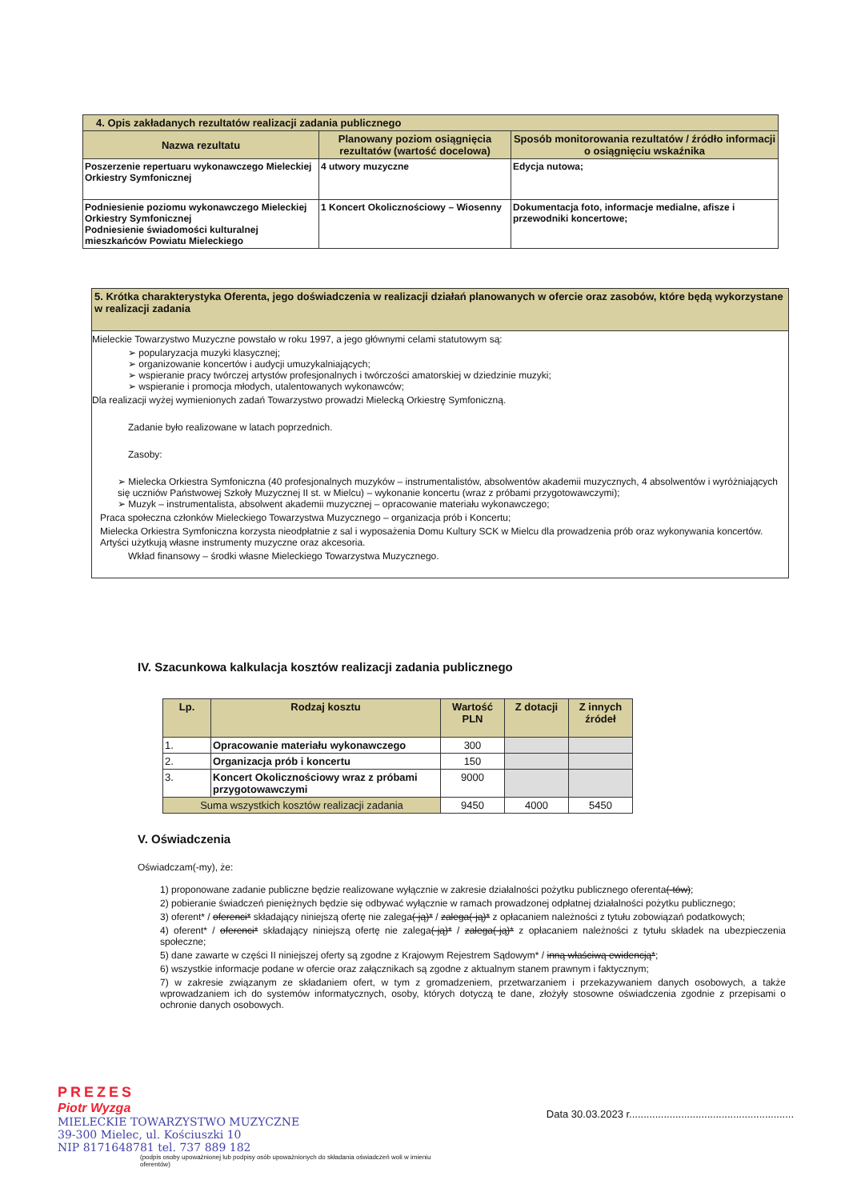| 4. Opis zakładanych rezultatów realizacji zadania publicznego | | |
| --- | --- | --- |
| Nazwa rezultatu | Planowany poziom osiągnięcia rezultatów (wartość docelowa) | Sposób monitorowania rezultatów / źródło informacji o osiągnięciu wskaźnika |
| Poszerzenie repertuaru wykonawczego Mieleckiej Orkiestry Symfonicznej | 4 utwory muzyczne | Edycja nutowa; |
| Podniesienie poziomu wykonawczego Mieleckiej Orkiestry Symfonicznej Podniesienie świadomości kulturalnej mieszkańców Powiatu Mieleckiego | 1 Koncert Okolicznościowy – Wiosenny | Dokumentacja foto, informacje medialne, afisze i przewodniki koncertowe; |
5. Krótka charakterystyka Oferenta, jego doświadczenia w realizacji działań planowanych w ofercie oraz zasobów, które będą wykorzystane w realizacji zadania
Mieleckie Towarzystwo Muzyczne powstało w roku 1997, a jego głównymi celami statutowym są:
➢ popularyzacja muzyki klasycznej;
➢ organizowanie koncertów i audycji umuzykalniających;
➢ wspieranie pracy twórczej artystów profesjonalnych i twórczości amatorskiej w dziedzinie muzyki;
➢ wspieranie i promocja młodych, utalentowanych wykonawców;
Dla realizacji wyżej wymienionych zadań Towarzystwo prowadzi Mielecką Orkiestrę Symfoniczną.
Zadanie było realizowane w latach poprzednich.
Zasoby:
➢ Mielecka Orkiestra Symfoniczna (40 profesjonalnych muzyków – instrumentalistów, absolwentów akademii muzycznych, 4 absolwentów i wyróżniających się uczniów Państwowej Szkoły Muzycznej II st. w Mielcu) – wykonanie koncertu (wraz z próbami przygotowawczymi);
➢ Muzyk – instrumentalista, absolwent akademii muzycznej – opracowanie materiału wykonawczego;
Praca społeczna członków Mieleckiego Towarzystwa Muzycznego – organizacja prób i Koncertu;
Mielecka Orkiestra Symfoniczna korzysta nieodpłatnie z sal i wyposażenia Domu Kultury SCK w Mielcu dla prowadzenia prób oraz wykonywania koncertów. Artyści użytkują własne instrumenty muzyczne oraz akcesoria.
Wkład finansowy – środki własne Mieleckiego Towarzystwa Muzycznego.
IV. Szacunkowa kalkulacja kosztów realizacji zadania publicznego
| Lp. | Rodzaj kosztu | Wartość PLN | Z dotacji | Z innych źródeł |
| --- | --- | --- | --- | --- |
| 1. | Opracowanie materiału wykonawczego | 300 | | |
| 2. | Organizacja prób i koncertu | 150 | | |
| 3. | Koncert Okolicznościowy wraz z próbami przygotowawczymi | 9000 | | |
| Suma wszystkich kosztów realizacji zadania | | 9450 | 4000 | 5450 |
V. Oświadczenia
Oświadczam(-my), że:
1) proponowane zadanie publiczne będzie realizowane wyłącznie w zakresie działalności pożytku publicznego oferenta(-tów);
2) pobieranie świadczeń pieniężnych będzie się odbywać wyłącznie w ramach prowadzonej odpłatnej działalności pożytku publicznego;
3) oferent* / oferenci* składający niniejszą ofertę nie zalega(-ją)* / zalega(-ją)* z opłacaniem należności z tytułu zobowiązań podatkowych;
4) oferent* / oferenci* składający niniejszą ofertę nie zalega(-ją)* / zalega(-ją)* z opłacaniem należności z tytułu składek na ubezpieczenia społeczne;
5) dane zawarte w części II niniejszej oferty są zgodne z Krajowym Rejestrem Sądowym* / inną właściwą ewidencją*;
6) wszystkie informacje podane w ofercie oraz załącznikach są zgodne z aktualnym stanem prawnym i faktycznym;
7) w zakresie związanym ze składaniem ofert, w tym z gromadzeniem, przetwarzaniem i przekazywaniem danych osobowych, a także wprowadzaniem ich do systemów informatycznych, osoby, których dotyczą te dane, złożyły stosowne oświadczenia zgodnie z przepisami o ochronie danych osobowych.
PREZES
Piotr Wyzga
MIELECKIE TOWARZYSTWO MUZYCZNE
39-300 Mielec, ul. Kościuszki 10
NIP 8171648781 tel. 737 889 182
(podpis osoby upoważnionej lub podpisy osób upoważnionych do składania oświadczeń woli w imieniu oferentów)
Data 30.03.2023 r.........................................................